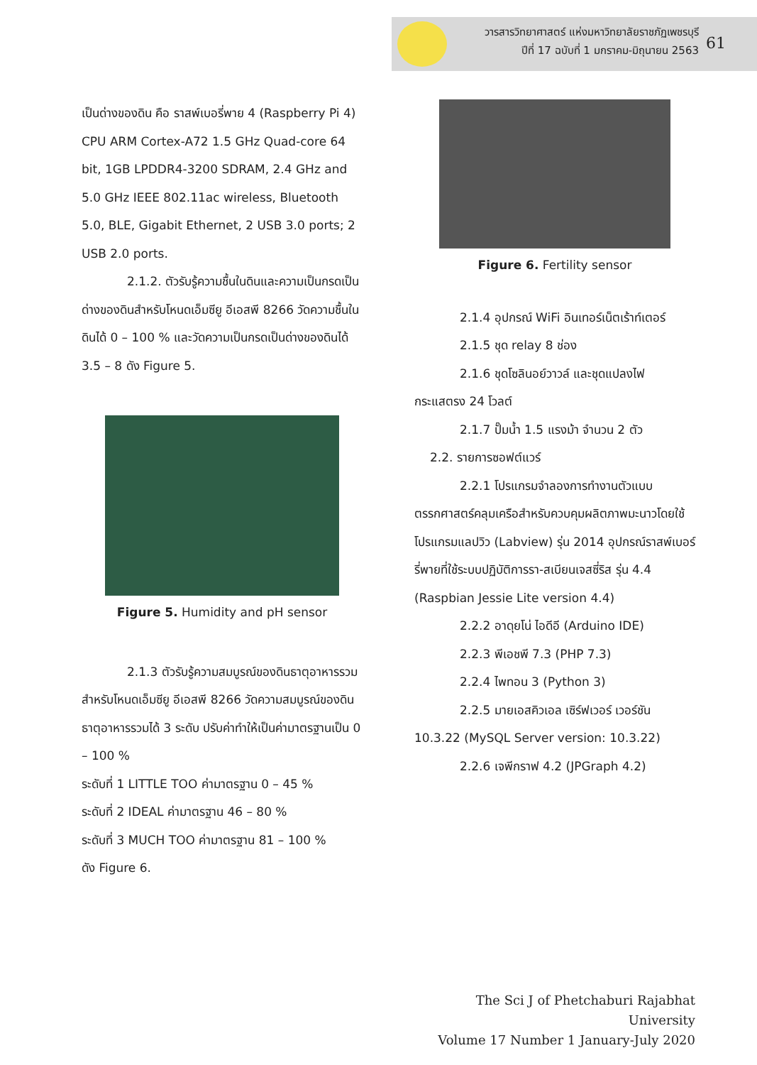วารสารวิทยาศาสตร์ แห่งมหาวิทยาลัยราชภัฏเพชรบุรี
ปีที่ 17 ฉบับที่ 1 มกราคม-มิถุนายน 2563
61
เป็นด่างของดิน คือ ราสพ์เบอรี่พาย 4 (Raspberry Pi 4) CPU ARM Cortex-A72 1.5 GHz Quad-core 64 bit, 1GB LPDDR4-3200 SDRAM, 2.4 GHz and 5.0 GHz IEEE 802.11ac wireless, Bluetooth 5.0, BLE, Gigabit Ethernet, 2 USB 3.0 ports; 2 USB 2.0 ports.
2.1.2. ตัวรับรู้ความชื้นในดินและความเป็นกรดเป็นด่างของดินสำหรับโหนดเอ็มซียู อีเอสพี 8266 วัดความชื้นในดินได้ 0 – 100 % และวัดความเป็นกรดเป็นด่างของดินได้ 3.5 – 8 ดัง Figure 5.
Figure 5. Humidity and pH sensor
2.1.3 ตัวรับรู้ความสมบูรณ์ของดินธาตุอาหารรวมสำหรับโหนดเอ็มซียู อีเอสพี 8266 วัดความสมบูรณ์ของดินธาตุอาหารรวมได้ 3 ระดับ ปรับค่าทำให้เป็นค่ามาตรฐานเป็น 0 – 100 %
ระดับที่ 1 LITTLE TOO ค่ามาตรฐาน 0 – 45 %
ระดับที่ 2 IDEAL ค่ามาตรฐาน 46 – 80 %
ระดับที่ 3 MUCH TOO ค่ามาตรฐาน 81 – 100 %
ดัง Figure 6.
Figure 6. Fertility sensor
2.1.4 อุปกรณ์ WiFi อินเทอร์เน็ตเร้าท์เตอร์
2.1.5 ชุด relay 8 ช่อง
2.1.6 ชุดโซลินอย์วาวล์ และชุดแปลงไฟกระแสตรง 24 โวลต์
2.1.7 ปั๊มน้ำ 1.5 แรงม้า จำนวน 2 ตัว
2.2. รายการซอฟต์แวร์
2.2.1 โปรแกรมจำลองการทำงานตัวแบบตรรกศาสตร์คลุมเครือสำหรับควบคุมผลิตภาพมะนาวโดยใช้โปรแกรมแลปวิว (Labview) รุ่น 2014 อุปกรณ์ราสพ์เบอร์รี่พายที่ใช้ระบบปฏิบัติการรา-สเบียนเจสซี่ริส รุ่น 4.4 (Raspbian Jessie Lite version 4.4)
2.2.2 อาดุยโน่ ไอดีอี (Arduino IDE)
2.2.3 พีเอชพี 7.3 (PHP 7.3)
2.2.4 ไพทอน 3 (Python 3)
2.2.5 มายเอสคิวเอล เซิร์ฟเวอร์ เวอร์ชัน 10.3.22 (MySQL Server version: 10.3.22)
2.2.6 เจพีกราฟ 4.2 (JPGraph 4.2)
The Sci J of Phetchaburi Rajabhat University
Volume 17 Number 1 January-July 2020